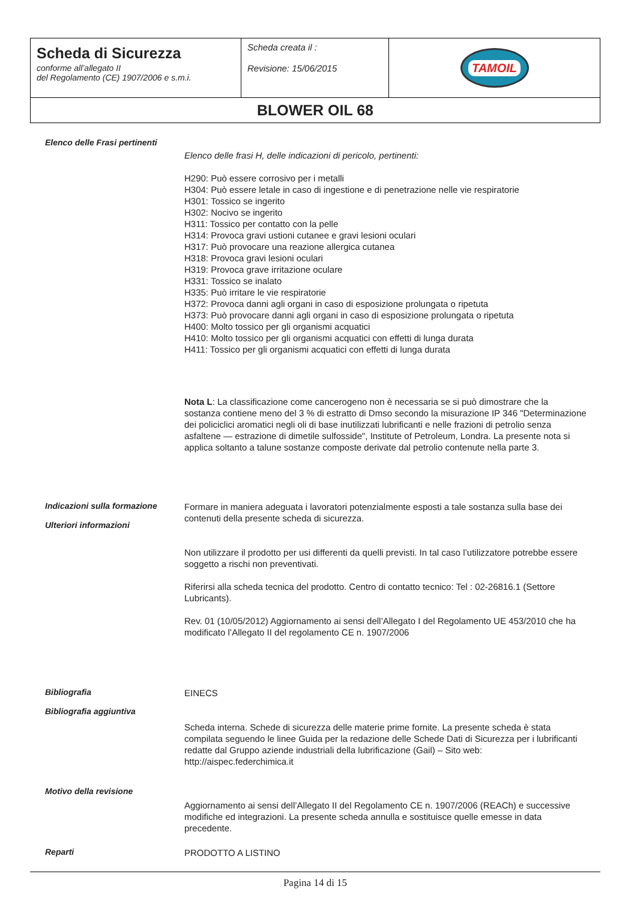| Scheda di Sicurezza conforme all’allegato II del Regolamento (CE) 1907/2006 e s.m.i. | Scheda creata il : Revisione: 15/06/2015 | TAMOIL |
| BLOWER OIL 68 | | |
Elenco delle Frasi pertinenti
Elenco delle frasi H, delle indicazioni di pericolo, pertinenti:
H290: Può essere corrosivo per i metalli
H304: Può essere letale in caso di ingestione e di penetrazione nelle vie respiratorie
H301: Tossico se ingerito
H302: Nocivo se ingerito
H311: Tossico per contatto con la pelle
H314: Provoca gravi ustioni cutanee e gravi lesioni oculari
H317: Può provocare una reazione allergica cutanea
H318: Provoca gravi lesioni oculari
H319: Provoca grave irritazione oculare
H331: Tossico se inalato
H335: Può irritare le vie respiratorie
H372: Provoca danni agli organi in caso di esposizione prolungata o ripetuta
H373: Può provocare danni agli organi in caso di esposizione prolungata o ripetuta
H400: Molto tossico per gli organismi acquatici
H410: Molto tossico per gli organismi acquatici con effetti di lunga durata
H411: Tossico per gli organismi acquatici con effetti di lunga durata
Nota L: La classificazione come cancerogeno non è necessaria se si può dimostrare che la sostanza contiene meno del 3 % di estratto di Dmso secondo la misurazione IP 346 "Determinazione dei policiclici aromatici negli oli di base inutilizzati lubrificanti e nelle frazioni di petrolio senza asfaltene — estrazione di dimetile sulfosside", Institute of Petroleum, Londra. La presente nota si applica soltanto a talune sostanze composte derivate dal petrolio contenute nella parte 3.
Indicazioni sulla formazione
Ulteriori informazioni
Formare in maniera adeguata i lavoratori potenzialmente esposti a tale sostanza sulla base dei contenuti della presente scheda di sicurezza.
Non utilizzare il prodotto per usi differenti da quelli previsti. In tal caso l’utilizzatore potrebbe essere soggetto a rischi non preventivati.
Riferirsi alla scheda tecnica del prodotto. Centro di contatto tecnico: Tel : 02-26816.1 (Settore Lubricants).
Rev. 01 (10/05/2012) Aggiornamento ai sensi dell’Allegato I del Regolamento UE 453/2010 che ha modificato l’Allegato II del regolamento CE n. 1907/2006
Bibliografia
Bibliografia aggiuntiva
EINECS
Scheda interna. Schede di sicurezza delle materie prime fornite. La presente scheda è stata compilata seguendo le linee Guida per la redazione delle Schede Dati di Sicurezza per i lubrificanti redatte dal Gruppo aziende industriali della lubrificazione (Gail) – Sito web: http://aispec.federchimica.it
Motivo della revisione
Aggiornamento ai sensi dell’Allegato II del Regolamento CE n. 1907/2006 (REACh) e successive modifiche ed integrazioni. La presente scheda annulla e sostituisce quelle emesse in data precedente.
Reparti
PRODOTTO A LISTINO
Pagina 14 di 15